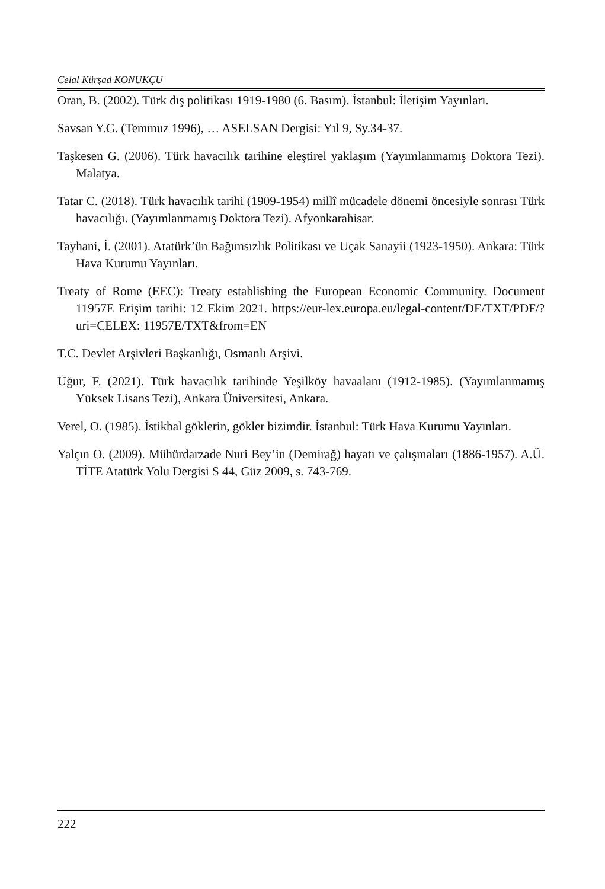Celal Kürşad KONUKÇU
Oran, B. (2002). Türk dış politikası 1919-1980 (6. Basım). İstanbul: İletişim Yayınları.
Savsan Y.G. (Temmuz 1996), … ASELSAN Dergisi: Yıl 9, Sy.34-37.
Taşkesen G. (2006). Türk havacılık tarihine eleştirel yaklaşım (Yayımlanmamış Doktora Tezi). Malatya.
Tatar C. (2018). Türk havacılık tarihi (1909-1954) millî mücadele dönemi öncesiyle sonrası Türk havacılığı. (Yayımlanmamış Doktora Tezi). Afyonkarahisar.
Tayhani, İ. (2001). Atatürk’ün Bağımsızlık Politikası ve Uçak Sanayii (1923-1950). Ankara: Türk Hava Kurumu Yayınları.
Treaty of Rome (EEC): Treaty establishing the European Economic Community. Document 11957E Erişim tarihi: 12 Ekim 2021. https://eur-lex.europa.eu/legal-content/DE/TXT/PDF/?uri=CELEX: 11957E/TXT&from=EN
T.C. Devlet Arşivleri Başkanlığı, Osmanlı Arşivi.
Uğur, F. (2021). Türk havacılık tarihinde Yeşilköy havaalanı (1912-1985). (Yayımlanmamış Yüksek Lisans Tezi), Ankara Üniversitesi, Ankara.
Verel, O. (1985). İstikbal göklerin, gökler bizimdir. İstanbul: Türk Hava Kurumu Yayınları.
Yalçın O. (2009). Mühürdarzade Nuri Bey’in (Demirağ) hayatı ve çalışmaları (1886-1957). A.Ü. TİTE Atatürk Yolu Dergisi S 44, Güz 2009, s. 743-769.
222